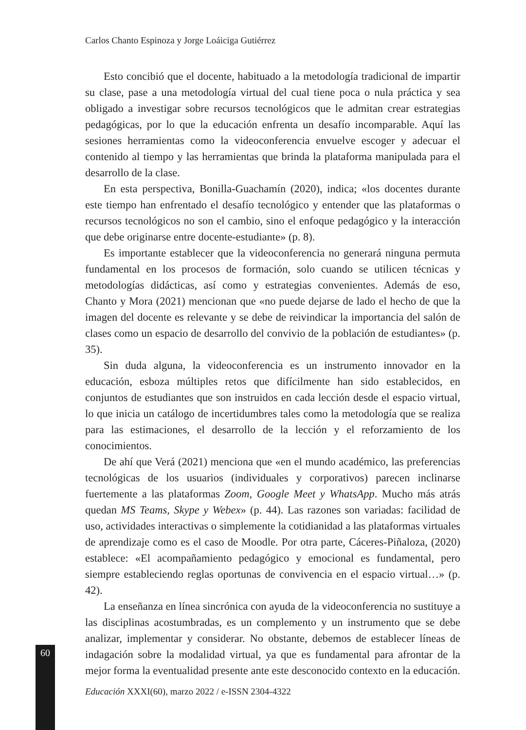Carlos Chanto Espinoza y Jorge Loáiciga Gutiérrez
Esto concibió que el docente, habituado a la metodología tradicional de impartir su clase, pase a una metodología virtual del cual tiene poca o nula práctica y sea obligado a investigar sobre recursos tecnológicos que le admitan crear estrategias pedagógicas, por lo que la educación enfrenta un desafío incomparable. Aquí las sesiones herramientas como la videoconferencia envuelve escoger y adecuar el contenido al tiempo y las herramientas que brinda la plataforma manipulada para el desarrollo de la clase.
En esta perspectiva, Bonilla-Guachamín (2020), indica; «los docentes durante este tiempo han enfrentado el desafío tecnológico y entender que las plataformas o recursos tecnológicos no son el cambio, sino el enfoque pedagógico y la interacción que debe originarse entre docente-estudiante» (p. 8).
Es importante establecer que la videoconferencia no generará ninguna permuta fundamental en los procesos de formación, solo cuando se utilicen técnicas y metodologías didácticas, así como y estrategias convenientes. Además de eso, Chanto y Mora (2021) mencionan que «no puede dejarse de lado el hecho de que la imagen del docente es relevante y se debe de reivindicar la importancia del salón de clases como un espacio de desarrollo del convivio de la población de estudiantes» (p. 35).
Sin duda alguna, la videoconferencia es un instrumento innovador en la educación, esboza múltiples retos que difícilmente han sido establecidos, en conjuntos de estudiantes que son instruidos en cada lección desde el espacio virtual, lo que inicia un catálogo de incertidumbres tales como la metodología que se realiza para las estimaciones, el desarrollo de la lección y el reforzamiento de los conocimientos.
De ahí que Verá (2021) menciona que «en el mundo académico, las preferencias tecnológicas de los usuarios (individuales y corporativos) parecen inclinarse fuertemente a las plataformas Zoom, Google Meet y WhatsApp. Mucho más atrás quedan MS Teams, Skype y Webex» (p. 44). Las razones son variadas: facilidad de uso, actividades interactivas o simplemente la cotidianidad a las plataformas virtuales de aprendizaje como es el caso de Moodle. Por otra parte, Cáceres-Piñaloza, (2020) establece: «El acompañamiento pedagógico y emocional es fundamental, pero siempre estableciendo reglas oportunas de convivencia en el espacio virtual…» (p. 42).
La enseñanza en línea sincrónica con ayuda de la videoconferencia no sustituye a las disciplinas acostumbradas, es un complemento y un instrumento que se debe analizar, implementar y considerar. No obstante, debemos de establecer líneas de indagación sobre la modalidad virtual, ya que es fundamental para afrontar de la mejor forma la eventualidad presente ante este desconocido contexto en la educación.
60
Educación XXXI(60), marzo 2022 / e-ISSN 2304-4322